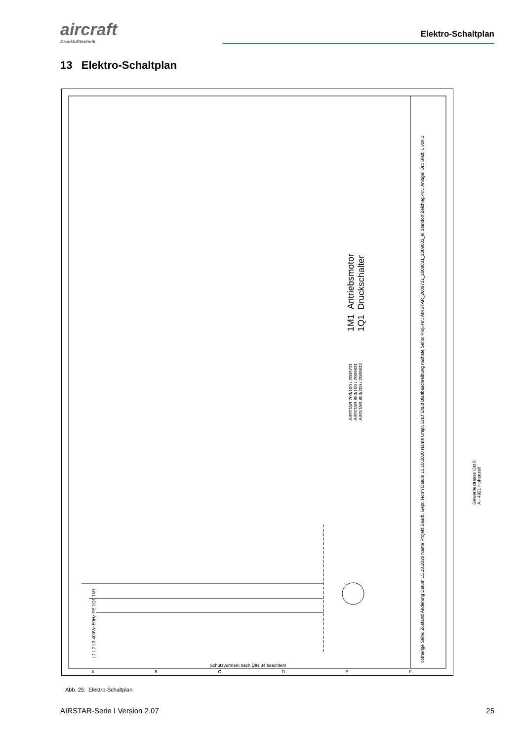aircraft
Drucklufttechnik
Elektro-Schaltplan
13 Elektro-Schaltplan
1M1 Antriebsmotor
1Q1 Druckschalter
AIRSTAR 703/100 / 2009731
AIRSTAR 853/100 / 2009831
AIRSTAR 853/200 / 2009832
vorherige Seite: Zustand Änderung Datum 15.10.2020 Name Projekt Bearb. Gepr. Norm Datum 15.10.2020 Name Urspr. Ers.f Ers.d Blattbeschreibung nächste Seite: Proj.-Nr.: AIRSTAR_2009731_2009831_2009832_el Standort Zeichng.-Nr.: Anlage: Ort: Blatt: 1 von 1
Gewerbestrasse Ost 6
A - 4921 Hohenzell
L1 L2 L3 400V/~50Hz PE 1Q1 1M1
Schutzvermerk nach DIN 34 beachten!
A B C D E F
Abb. 25: Elektro-Schaltplan
AIRSTAR-Serie I Version 2.07 25